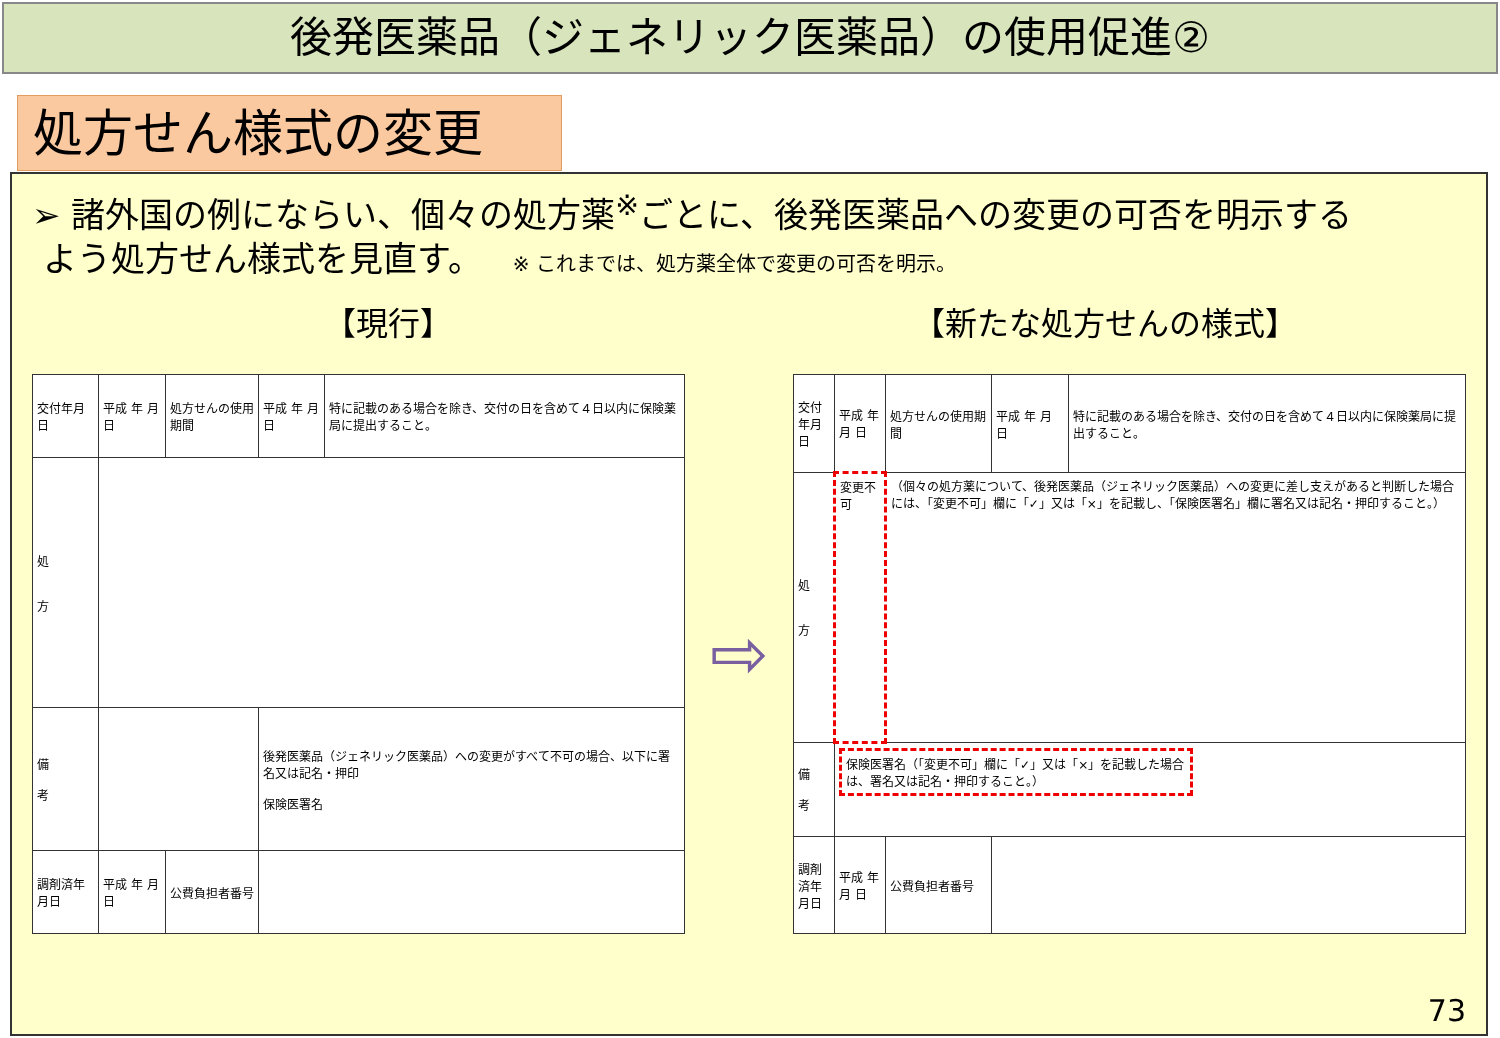後発医薬品（ジェネリック医薬品）の使用促進②
処方せん様式の変更
➢ 諸外国の例にならい、個々の処方薬<sup>※</sup>ごとに、後発医薬品への変更の可否を明示する
よう処方せん様式を見直す。 ※ これまでは、処方薬全体で変更の可否を明示。
【現行】 【新たな処方せんの様式】
| 交付年月日 | 平成 年 月 日 | 処方せんの使用期間 | 平成 年 月 日 | 特に記載のある場合を除き、交付の日を含めて４日以内に保険薬局に提出すること。 |
| 処 方 | | | | |
| 備 考 | | | 後発医薬品（ジェネリック医薬品）への変更がすべて不可の場合、以下に署名又は記名・押印 保険医署名 | |
| 調剤済年月日 | 平成 年 月 日 | 公費負担者番号 | | |
⇨
| 交付年月日 | 平成 年 月 日 | 処方せんの使用期間 | 平成 年 月 日 | 特に記載のある場合を除き、交付の日を含めて４日以内に保険薬局に提出すること。 |
| 処 方 | 変更不可 | （個々の処方薬について、後発医薬品（ジェネリック医薬品）への変更に差し支えがあると判断した場合には、「変更不可」欄に「✓」又は「×」を記載し、「保険医署名」欄に署名又は記名・押印すること。） | | |
| 備 考 | 保険医署名（「変更不可」欄に「✓」又は「×」を記載した場合は、署名又は記名・押印すること。） | | | |
| 調剤済年月日 | 平成 年 月 日 | 公費負担者番号 | | |
73